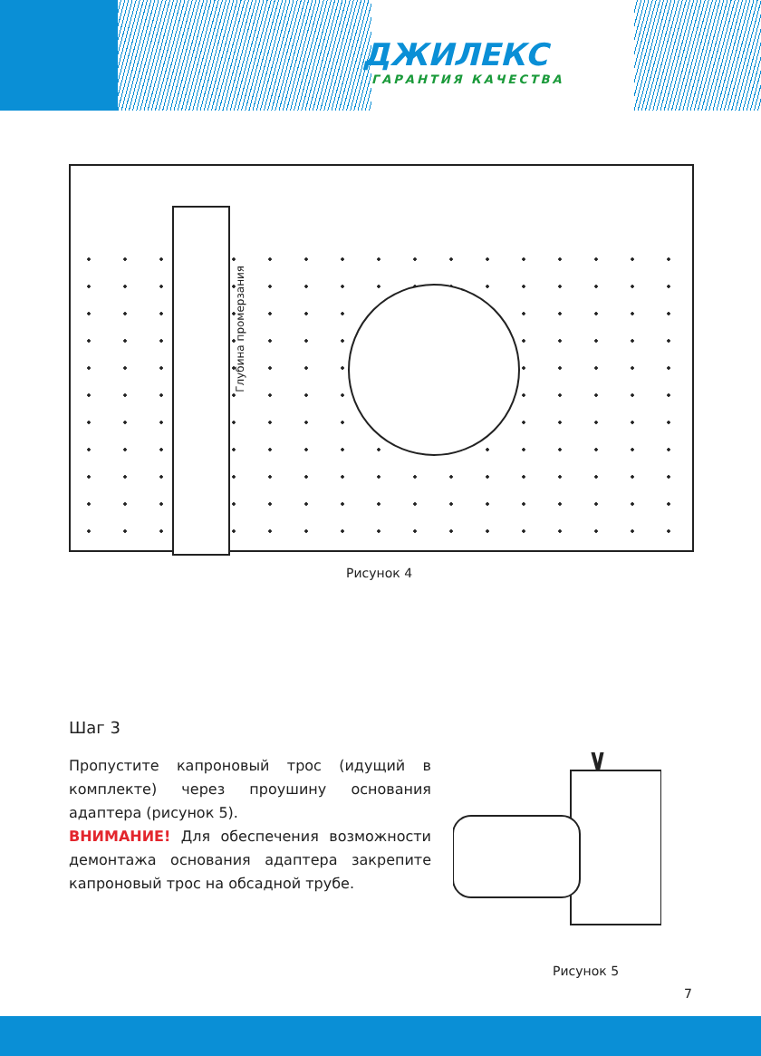ДЖИЛЕКС
ГАРАНТИЯ КАЧЕСТВА
Глубина промерзания
Рисунок 4
Рисунок 5
Шаг 3
Пропустите капроновый трос (идущий в комплекте) через проушину основания адаптера (рисунок 5).
ВНИМАНИЕ! Для обеспечения возможности демонтажа основания адаптера закрепите капроновый трос на обсадной трубе.
7